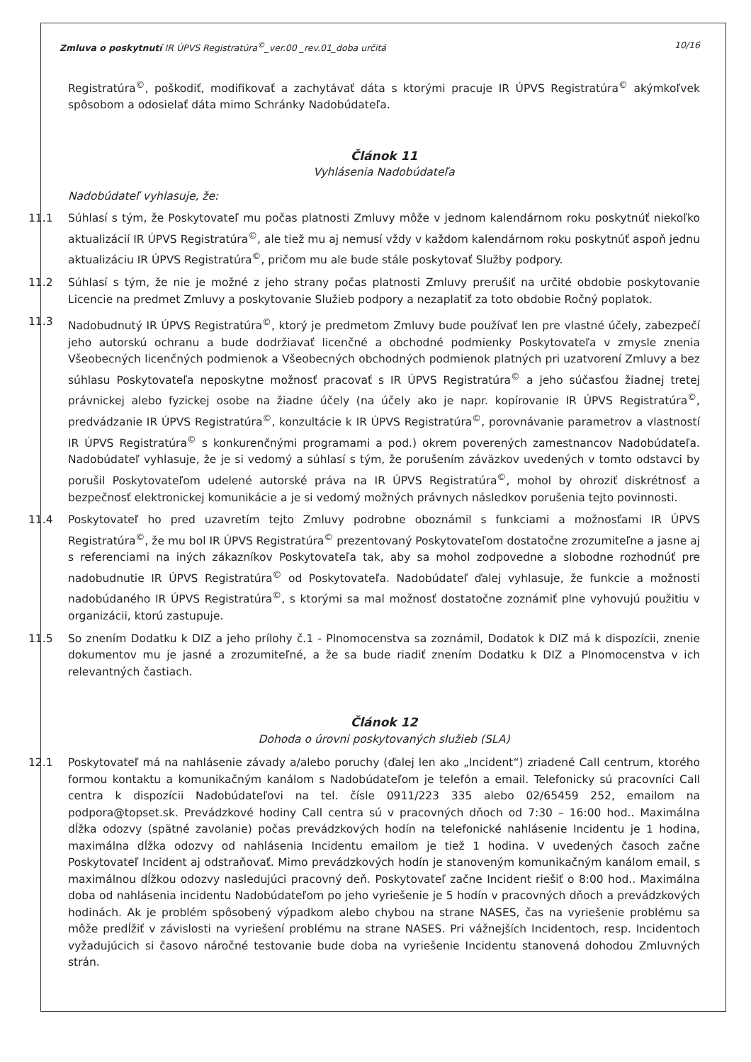Zmluva o poskytnutí IR ÚPVS Registratúra<sup>©</sup>_ver.00 _rev.01_doba určitá 10/16
Registratúra<sup>©</sup>, poškodiť, modifikovať a zachytávať dáta s ktorými pracuje IR ÚPVS Registratúra<sup>©</sup> akýmkoľvek spôsobom a odosielať dáta mimo Schránky Nadobúdateľa.
Článok 11
Vyhlásenia Nadobúdateľa
Nadobúdateľ vyhlasuje, že:
11.1 Súhlasí s tým, že Poskytovateľ mu počas platnosti Zmluvy môže v jednom kalendárnom roku poskytnúť niekoľko aktualizácií IR ÚPVS Registratúra<sup>©</sup>, ale tiež mu aj nemusí vždy v každom kalendárnom roku poskytnúť aspoň jednu aktualizáciu IR ÚPVS Registratúra<sup>©</sup>, pričom mu ale bude stále poskytovať Služby podpory.
11.2 Súhlasí s tým, že nie je možné z jeho strany počas platnosti Zmluvy prerušiť na určité obdobie poskytovanie Licencie na predmet Zmluvy a poskytovanie Služieb podpory a nezaplatiť za toto obdobie Ročný poplatok.
11.3 Nadobudnutý IR ÚPVS Registratúra<sup>©</sup>, ktorý je predmetom Zmluvy bude používať len pre vlastné účely, zabezpečí jeho autorskú ochranu a bude dodržiavať licenčné a obchodné podmienky Poskytovateľa v zmysle znenia Všeobecných licenčných podmienok a Všeobecných obchodných podmienok platných pri uzatvorení Zmluvy a bez súhlasu Poskytovateľa neposkytne možnosť pracovať s IR ÚPVS Registratúra<sup>©</sup> a jeho súčasťou žiadnej tretej právnickej alebo fyzickej osobe na žiadne účely (na účely ako je napr. kopírovanie IR ÚPVS Registratúra<sup>©</sup>, predvádzanie IR ÚPVS Registratúra<sup>©</sup>, konzultácie k IR ÚPVS Registratúra<sup>©</sup>, porovnávanie parametrov a vlastností IR ÚPVS Registratúra<sup>©</sup> s konkurenčnými programami a pod.) okrem poverených zamestnancov Nadobúdateľa. Nadobúdateľ vyhlasuje, že je si vedomý a súhlasí s tým, že porušením záväzkov uvedených v tomto odstavci by porušil Poskytovateľom udelené autorské práva na IR ÚPVS Registratúra<sup>©</sup>, mohol by ohroziť diskrétnosť a bezpečnosť elektronickej komunikácie a je si vedomý možných právnych následkov porušenia tejto povinnosti.
11.4 Poskytovateľ ho pred uzavretím tejto Zmluvy podrobne oboznámil s funkciami a možnosťami IR ÚPVS Registratúra<sup>©</sup>, že mu bol IR ÚPVS Registratúra<sup>©</sup> prezentovaný Poskytovateľom dostatočne zrozumiteľne a jasne aj s referenciami na iných zákazníkov Poskytovateľa tak, aby sa mohol zodpovedne a slobodne rozhodnúť pre nadobudnutie IR ÚPVS Registratúra<sup>©</sup> od Poskytovateľa. Nadobúdateľ ďalej vyhlasuje, že funkcie a možnosti nadobúdaného IR ÚPVS Registratúra<sup>©</sup>, s ktorými sa mal možnosť dostatočne zoznámiť plne vyhovujú použitiu v organizácii, ktorú zastupuje.
11.5 So znením Dodatku k DIZ a jeho prílohy č.1 - Plnomocenstva sa zoznámil, Dodatok k DIZ má k dispozícii, znenie dokumentov mu je jasné a zrozumiteľné, a že sa bude riadiť znením Dodatku k DIZ a Plnomocenstva v ich relevantných častiach.
Článok 12
Dohoda o úrovni poskytovaných služieb (SLA)
12.1 Poskytovateľ má na nahlásenie závady a/alebo poruchy (ďalej len ako „Incident“) zriadené Call centrum, ktorého formou kontaktu a komunikačným kanálom s Nadobúdateľom je telefón a email. Telefonicky sú pracovníci Call centra k dispozícii Nadobúdateľovi na tel. čísle 0911/223 335 alebo 02/65459 252, emailom na podpora@topset.sk. Prevádzkové hodiny Call centra sú v pracovných dňoch od 7:30 – 16:00 hod.. Maximálna dĺžka odozvy (spätné zavolanie) počas prevádzkových hodín na telefonické nahlásenie Incidentu je 1 hodina, maximálna dĺžka odozvy od nahlásenia Incidentu emailom je tiež 1 hodina. V uvedených časoch začne Poskytovateľ Incident aj odstraňovať. Mimo prevádzkových hodín je stanoveným komunikačným kanálom email, s maximálnou dĺžkou odozvy nasledujúci pracovný deň. Poskytovateľ začne Incident riešiť o 8:00 hod.. Maximálna doba od nahlásenia incidentu Nadobúdateľom po jeho vyriešenie je 5 hodín v pracovných dňoch a prevádzkových hodinách. Ak je problém spôsobený výpadkom alebo chybou na strane NASES, čas na vyriešenie problému sa môže predĺžiť v závislosti na vyriešení problému na strane NASES. Pri vážnejších Incidentoch, resp. Incidentoch vyžadujúcich si časovo náročné testovanie bude doba na vyriešenie Incidentu stanovená dohodou Zmluvných strán.